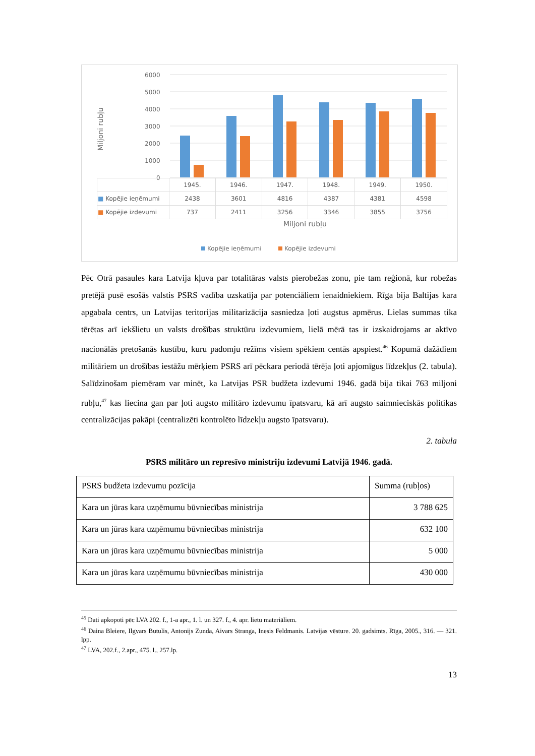Miljoni rubļu
6000
5000
4000
3000
2000
1000
0
Miljoni rubļu
Kopējie ieņēmumi
Kopējie izdevumi
| | 1945. | 1946. | 1947. | 1948. | 1949. | 1950. |
| ■ Kopējie ieņēmumi | 2438 | 3601 | 4816 | 4387 | 4381 | 4598 |
| ■ Kopējie izdevumi | 737 | 2411 | 3256 | 3346 | 3855 | 3756 |
Pēc Otrā pasaules kara Latvija kļuva par totalitāras valsts pierobežas zonu, pie tam reģionā, kur robežas pretējā pusē esošās valstis PSRS vadība uzskatīja par potenciāliem ienaidniekiem. Rīga bija Baltijas kara apgabala centrs, un Latvijas teritorijas militarizācija sasniedza ļoti augstus apmērus. Lielas summas tika tērētas arī iekšlietu un valsts drošības struktūru izdevumiem, lielā mērā tas ir izskaidrojams ar aktīvo nacionālās pretošanās kustību, kuru padomju režīms visiem spēkiem centās apspiest.<sup>46</sup> Kopumā dažādiem militāriem un drošības iestāžu mērķiem PSRS arī pēckara periodā tērēja ļoti apjomīgus līdzekļus (2. tabula). Salīdzinošam piemēram var minēt, ka Latvijas PSR budžeta izdevumi 1946. gadā bija tikai 763 miljoni rubļu,<sup>47</sup> kas liecina gan par ļoti augsto militāro izdevumu īpatsvaru, kā arī augsto saimnieciskās politikas centralizācijas pakāpi (centralizēti kontrolēto līdzekļu augsto īpatsvaru).
2. tabula
PSRS militāro un represīvo ministriju izdevumi Latvijā 1946. gadā.
| PSRS budžeta izdevumu pozīcija | Summa (rubļos) |
| Kara un jūras kara uzņēmumu būvniecības ministrija | 3 788 625 |
| Kara un jūras kara uzņēmumu būvniecības ministrija | 632 100 |
| Kara un jūras kara uzņēmumu būvniecības ministrija | 5 000 |
| Kara un jūras kara uzņēmumu būvniecības ministrija | 430 000 |
<sup>45</sup> Dati apkopoti pēc LVA 202. f., 1-a apr., 1. l. un 327. f., 4. apr. lietu materiāliem.
<sup>46</sup> Daina Bleiere, Ilgvars Butulis, Antonijs Zunda, Aivars Stranga, Inesis Feldmanis. Latvijas vēsture. 20. gadsimts. Rīga, 2005., 316. — 321. lpp.
<sup>47</sup> LVA, 202.f., 2.apr., 475. l., 257.lp.
13